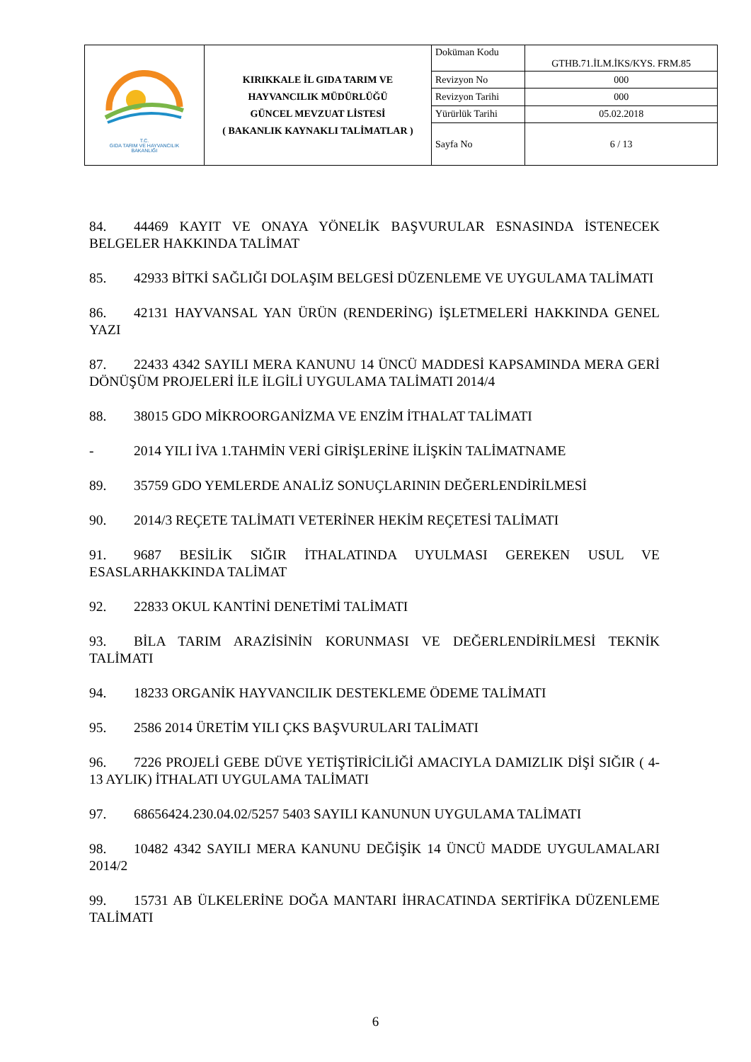| T.C. GIDA TARIM VE HAYVANCILIK BAKANLIĞI | KIRIKKALE İL GIDA TARIM VE HAYVANCILIK MÜDÜRLÜĞÜ GÜNCEL MEVZUAT LİSTESİ ( BAKANLIK KAYNAKLI TALİMATLAR ) | Doküman Kodu | GTHB.71.İLM.İKS/KYS. FRM.85 |
| | | Revizyon No | 000 |
| | | Revizyon Tarihi | 000 |
| | | Yürürlük Tarihi | 05.02.2018 |
| | | Sayfa No | 6 / 13 |
84. 44469 KAYIT VE ONAYA YÖNELİK BAŞVURULAR ESNASINDA İSTENECEK BELGELER HAKKINDA TALİMAT
85. 42933 BİTKİ SAĞLIĞI DOLAŞIM BELGESİ DÜZENLEME VE UYGULAMA TALİMATI
86. 42131 HAYVANSAL YAN ÜRÜN (RENDERİNG) İŞLETMELERİ HAKKINDA GENEL YAZI
87. 22433 4342 SAYILI MERA KANUNU 14 ÜNCÜ MADDESİ KAPSAMINDA MERA GERİ DÖNÜŞÜM PROJELERİ İLE İLGİLİ UYGULAMA TALİMATI 2014/4
88. 38015 GDO MİKROORGANİZMA VE ENZİM İTHALAT TALİMATI
- 2014 YILI İVA 1.TAHMİN VERİ GİRİŞLERİNE İLİŞKİN TALİMATNAME
89. 35759 GDO YEMLERDE ANALİZ SONUÇLARININ DEĞERLENDİRİLMESİ
90. 2014/3 REÇETE TALİMATI VETERİNER HEKİM REÇETESİ TALİMATI
91. 9687 BESİLİK SIĞIR İTHALATINDA UYULMASI GEREKEN USUL VE ESASLARHAKKINDA TALİMAT
92. 22833 OKUL KANTİNİ DENETİMİ TALİMATI
93. BİLA TARIM ARAZİSİNİN KORUNMASI VE DEĞERLENDİRİLMESİ TEKNİK TALİMATI
94. 18233 ORGANİK HAYVANCILIK DESTEKLEME ÖDEME TALİMATI
95. 2586 2014 ÜRETİM YILI ÇKS BAŞVURULARI TALİMATI
96. 7226 PROJELİ GEBE DÜVE YETİŞTİRİCİLİĞİ AMACIYLA DAMIZLIK DİŞİ SIĞIR ( 4-13 AYLIK) İTHALATI UYGULAMA TALİMATI
97. 68656424.230.04.02/5257 5403 SAYILI KANUNUN UYGULAMA TALİMATI
98. 10482 4342 SAYILI MERA KANUNU DEĞİŞİK 14 ÜNCÜ MADDE UYGULAMALARI 2014/2
99. 15731 AB ÜLKELERİNE DOĞA MANTARI İHRACATINDA SERTİFİKA DÜZENLEME TALİMATI
6